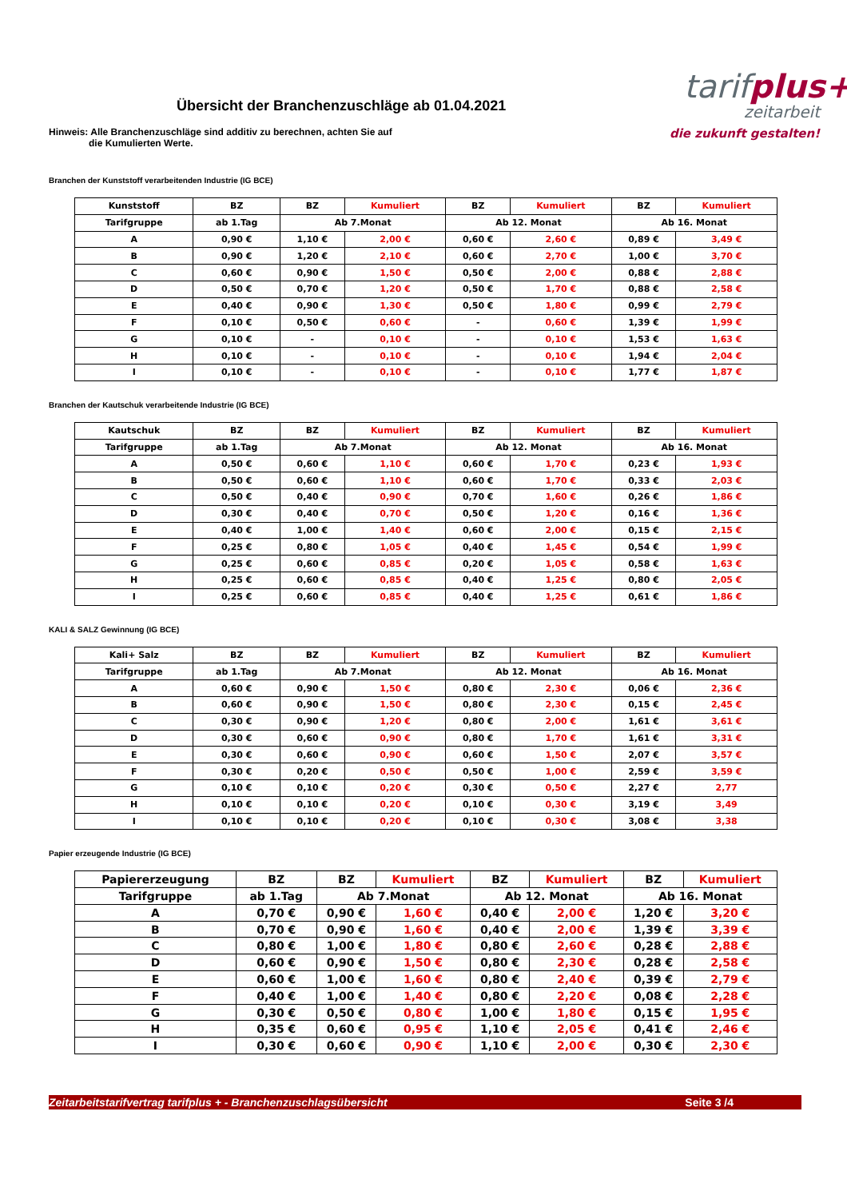Übersicht der Branchenzuschläge ab 01.04.2021
tarifplus+
zeitarbeit
die zukunft gestalten!
Hinweis: Alle Branchenzuschläge sind additiv zu berechnen, achten Sie auf
die Kumulierten Werte.
Branchen der Kunststoff verarbeitenden Industrie (IG BCE)
| Kunststoff | BZ | BZ | Kumuliert | BZ | Kumuliert | BZ | Kumuliert |
| --- | --- | --- | --- | --- | --- | --- | --- |
| Tarifgruppe | ab 1.Tag | Ab 7.Monat | | Ab 12. Monat | | Ab 16. Monat | |
| A | 0,90 € | 1,10 € | 2,00 € | 0,60 € | 2,60 € | 0,89 € | 3,49 € |
| B | 0,90 € | 1,20 € | 2,10 € | 0,60 € | 2,70 € | 1,00 € | 3,70 € |
| C | 0,60 € | 0,90 € | 1,50 € | 0,50 € | 2,00 € | 0,88 € | 2,88 € |
| D | 0,50 € | 0,70 € | 1,20 € | 0,50 € | 1,70 € | 0,88 € | 2,58 € |
| E | 0,40 € | 0,90 € | 1,30 € | 0,50 € | 1,80 € | 0,99 € | 2,79 € |
| F | 0,10 € | 0,50 € | 0,60 € | - | 0,60 € | 1,39 € | 1,99 € |
| G | 0,10 € | - | 0,10 € | - | 0,10 € | 1,53 € | 1,63 € |
| H | 0,10 € | - | 0,10 € | - | 0,10 € | 1,94 € | 2,04 € |
| I | 0,10 € | - | 0,10 € | - | 0,10 € | 1,77 € | 1,87 € |
Branchen der Kautschuk verarbeitende Industrie (IG BCE)
| Kautschuk | BZ | BZ | Kumuliert | BZ | Kumuliert | BZ | Kumuliert |
| --- | --- | --- | --- | --- | --- | --- | --- |
| Tarifgruppe | ab 1.Tag | Ab 7.Monat | | Ab 12. Monat | | Ab 16. Monat | |
| A | 0,50 € | 0,60 € | 1,10 € | 0,60 € | 1,70 € | 0,23 € | 1,93 € |
| B | 0,50 € | 0,60 € | 1,10 € | 0,60 € | 1,70 € | 0,33 € | 2,03 € |
| C | 0,50 € | 0,40 € | 0,90 € | 0,70 € | 1,60 € | 0,26 € | 1,86 € |
| D | 0,30 € | 0,40 € | 0,70 € | 0,50 € | 1,20 € | 0,16 € | 1,36 € |
| E | 0,40 € | 1,00 € | 1,40 € | 0,60 € | 2,00 € | 0,15 € | 2,15 € |
| F | 0,25 € | 0,80 € | 1,05 € | 0,40 € | 1,45 € | 0,54 € | 1,99 € |
| G | 0,25 € | 0,60 € | 0,85 € | 0,20 € | 1,05 € | 0,58 € | 1,63 € |
| H | 0,25 € | 0,60 € | 0,85 € | 0,40 € | 1,25 € | 0,80 € | 2,05 € |
| I | 0,25 € | 0,60 € | 0,85 € | 0,40 € | 1,25 € | 0,61 € | 1,86 € |
KALI & SALZ Gewinnung (IG BCE)
| Kali+ Salz | BZ | BZ | Kumuliert | BZ | Kumuliert | BZ | Kumuliert |
| --- | --- | --- | --- | --- | --- | --- | --- |
| Tarifgruppe | ab 1.Tag | Ab 7.Monat | | Ab 12. Monat | | Ab 16. Monat | |
| A | 0,60 € | 0,90 € | 1,50 € | 0,80 € | 2,30 € | 0,06 € | 2,36 € |
| B | 0,60 € | 0,90 € | 1,50 € | 0,80 € | 2,30 € | 0,15 € | 2,45 € |
| C | 0,30 € | 0,90 € | 1,20 € | 0,80 € | 2,00 € | 1,61 € | 3,61 € |
| D | 0,30 € | 0,60 € | 0,90 € | 0,80 € | 1,70 € | 1,61 € | 3,31 € |
| E | 0,30 € | 0,60 € | 0,90 € | 0,60 € | 1,50 € | 2,07 € | 3,57 € |
| F | 0,30 € | 0,20 € | 0,50 € | 0,50 € | 1,00 € | 2,59 € | 3,59 € |
| G | 0,10 € | 0,10 € | 0,20 € | 0,30 € | 0,50 € | 2,27 € | 2,77 |
| H | 0,10 € | 0,10 € | 0,20 € | 0,10 € | 0,30 € | 3,19 € | 3,49 |
| I | 0,10 € | 0,10 € | 0,20 € | 0,10 € | 0,30 € | 3,08 € | 3,38 |
Papier erzeugende Industrie (IG BCE)
| Papiererzeugung | BZ | BZ | Kumuliert | BZ | Kumuliert | BZ | Kumuliert |
| --- | --- | --- | --- | --- | --- | --- | --- |
| Tarifgruppe | ab 1.Tag | Ab 7.Monat | | Ab 12. Monat | | Ab 16. Monat | |
| A | 0,70 € | 0,90 € | 1,60 € | 0,40 € | 2,00 € | 1,20 € | 3,20 € |
| B | 0,70 € | 0,90 € | 1,60 € | 0,40 € | 2,00 € | 1,39 € | 3,39 € |
| C | 0,80 € | 1,00 € | 1,80 € | 0,80 € | 2,60 € | 0,28 € | 2,88 € |
| D | 0,60 € | 0,90 € | 1,50 € | 0,80 € | 2,30 € | 0,28 € | 2,58 € |
| E | 0,60 € | 1,00 € | 1,60 € | 0,80 € | 2,40 € | 0,39 € | 2,79 € |
| F | 0,40 € | 1,00 € | 1,40 € | 0,80 € | 2,20 € | 0,08 € | 2,28 € |
| G | 0,30 € | 0,50 € | 0,80 € | 1,00 € | 1,80 € | 0,15 € | 1,95 € |
| H | 0,35 € | 0,60 € | 0,95 € | 1,10 € | 2,05 € | 0,41 € | 2,46 € |
| I | 0,30 € | 0,60 € | 0,90 € | 1,10 € | 2,00 € | 0,30 € | 2,30 € |
Zeitarbeitstarifvertrag tarifplus + - Branchenzuschlagsübersicht Seite 3 /4